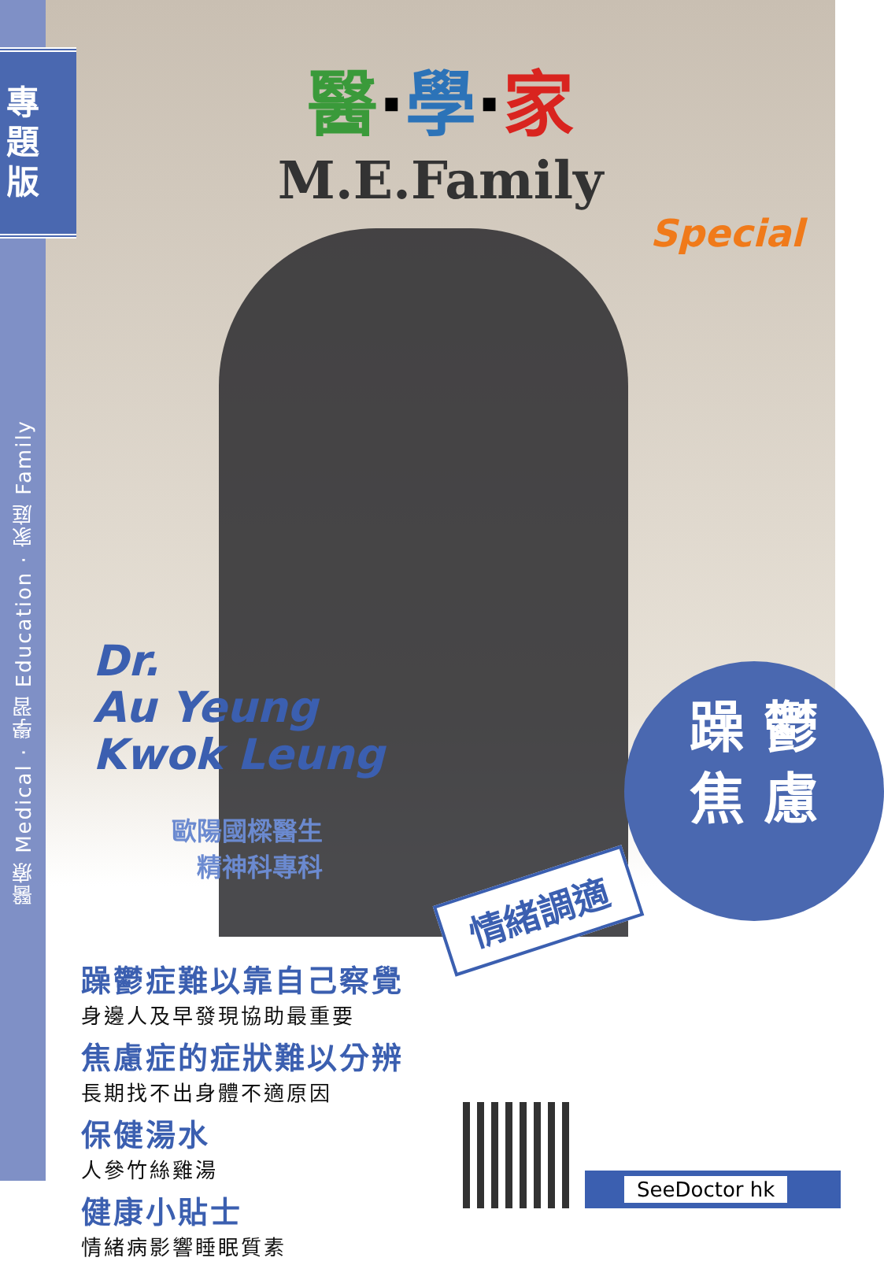專
題
版
醫療 Medical · 學習 Education · 家庭 Family
醫·學·家
M.E.Family
Special
Dr.
Au Yeung
Kwok Leung
歐陽國樑醫生
精神科專科
躁 鬱
焦 慮
情緒調適
躁鬱症難以靠自己察覺
身邊人及早發現協助最重要
焦慮症的症狀難以分辨
長期找不出身體不適原因
保健湯水
人參竹絲雞湯
健康小貼士
情緒病影響睡眠質素
SeeDoctor hk